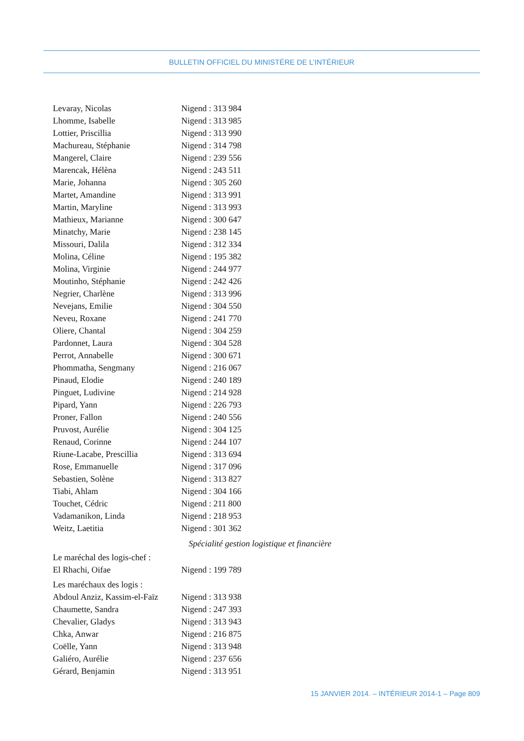BULLETIN OFFICIEL DU MINISTÈRE DE L’INTÉRIEUR
Levaray, Nicolas Nigend : 313 984
Lhomme, Isabelle Nigend : 313 985
Lottier, Priscillia Nigend : 313 990
Machureau, Stéphanie Nigend : 314 798
Mangerel, Claire Nigend : 239 556
Marencak, Hélèna Nigend : 243 511
Marie, Johanna Nigend : 305 260
Martet, Amandine Nigend : 313 991
Martin, Maryline Nigend : 313 993
Mathieux, Marianne Nigend : 300 647
Minatchy, Marie Nigend : 238 145
Missouri, Dalila Nigend : 312 334
Molina, Céline Nigend : 195 382
Molina, Virginie Nigend : 244 977
Moutinho, Stéphanie Nigend : 242 426
Negrier, Charlène Nigend : 313 996
Nevejans, Emilie Nigend : 304 550
Neveu, Roxane Nigend : 241 770
Oliere, Chantal Nigend : 304 259
Pardonnet, Laura Nigend : 304 528
Perrot, Annabelle Nigend : 300 671
Phommatha, Sengmany Nigend : 216 067
Pinaud, Elodie Nigend : 240 189
Pinguet, Ludivine Nigend : 214 928
Pipard, Yann Nigend : 226 793
Proner, Fallon Nigend : 240 556
Pruvost, Aurélie Nigend : 304 125
Renaud, Corinne Nigend : 244 107
Riune-Lacabe, Prescillia Nigend : 313 694
Rose, Emmanuelle Nigend : 317 096
Sebastien, Solène Nigend : 313 827
Tiabi, Ahlam Nigend : 304 166
Touchet, Cédric Nigend : 211 800
Vadamanikon, Linda Nigend : 218 953
Weitz, Laetitia Nigend : 301 362
Spécialité gestion logistique et financière
Le maréchal des logis-chef :
El Rhachi, Oifae Nigend : 199 789
Les maréchaux des logis :
Abdoul Anziz, Kassim-el-Faïz Nigend : 313 938
Chaumette, Sandra Nigend : 247 393
Chevalier, Gladys Nigend : 313 943
Chka, Anwar Nigend : 216 875
Coëlle, Yann Nigend : 313 948
Galiéro, Aurélie Nigend : 237 656
Gérard, Benjamin Nigend : 313 951
15 JANVIER 2014. – INTÉRIEUR 2014-1 – Page 809